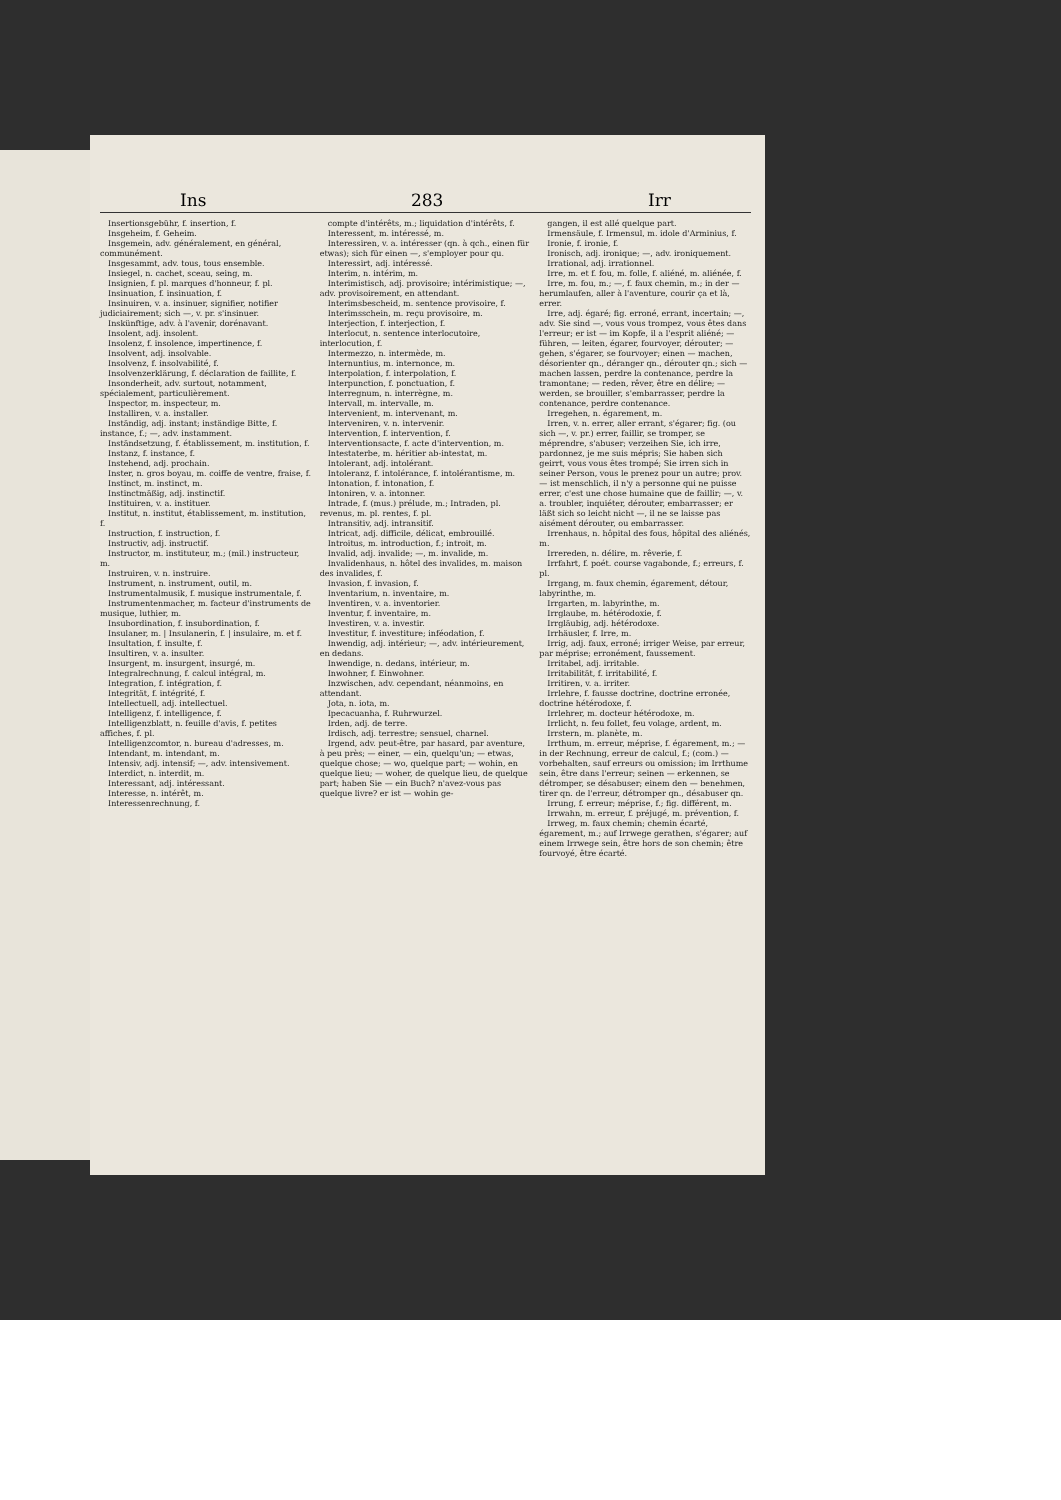Ins 283 Irr
Insertionsgebühr, f. insertion, f.
Insgeheim, f. Geheim.
Insgemein, adv. généralement, en général, communément.
Insgesammt, adv. tous, tous ensemble.
Insiegel, n. cachet, sceau, seing, m.
Insignien, f. pl. marques d'honneur, f. pl.
Insinuation, f. insinuation, f.
Insinuiren, v. a. insinuer, signifier, notifier judiciairement; sich —, v. pr. s'insinuer.
Inskünftige, adv. à l'avenir, dorénavant.
Insolent, adj. insolent.
Insolenz, f. insolence, impertinence, f.
Insolvent, adj. insolvable.
Insolvenz, f. insolvabilité, f.
Insolvenzerklärung, f. déclaration de faillite, f.
Insonderheit, adv. surtout, notamment, spécialement, particulièrement.
Inspector, m. inspecteur, m.
Installiren, v. a. installer.
Inständig, adj. instant; inständige Bitte, f. instance, f.; —, adv. instamment.
Inständsetzung, f. établissement, m. institution, f.
Instanz, f. instance, f.
Instehend, adj. prochain.
Inster, n. gros boyau, m. coiffe de ventre, fraise, f.
Instinct, m. instinct, m.
Instinctmäßig, adj. instinctif.
Instituiren, v. a. instituer.
Institut, n. institut, établissement, m. institution, f.
Instruction, f. instruction, f.
Instructiv, adj. instructif.
Instructor, m. instituteur, m.; (mil.) instructeur, m.
Instruiren, v. n. instruire.
Instrument, n. instrument, outil, m.
Instrumentalmusik, f. musique instrumentale, f.
Instrumentenmacher, m. facteur d'instruments de musique, luthier, m.
Insubordination, f. insubordination, f.
Insulaner, m. | Insulanerin, f. | insulaire, m. et f.
Insultation, f. insulte, f.
Insultiren, v. a. insulter.
Insurgent, m. insurgent, insurgé, m.
Integralrechnung, f. calcul intégral, m.
Integration, f. intégration, f.
Integrität, f. intégrité, f.
Intellectuell, adj. intellectuel.
Intelligenz, f. intelligence, f.
Intelligenzblatt, n. feuille d'avis, f. petites affiches, f. pl.
Intelligenzcomtor, n. bureau d'adresses, m.
Intendant, m. intendant, m.
Intensiv, adj. intensif; —, adv. intensivement.
Interdict, n. interdit, m.
Interessant, adj. intéressant.
Interesse, n. intérêt, m.
Interessenrechnung, f.
compte d'intérêts, m.; liquidation d'intérêts, f.
Interessent, m. intéressé, m.
Interessiren, v. a. intéresser (qn. à qch., einen für etwas); sich für einen —, s'employer pour qu.
Interessirt, adj. intéressé.
Interim, n. intérim, m.
Interimistisch, adj. provisoire; intérimistique; —, adv. provisoirement, en attendant.
Interimsbescheid, m. sentence provisoire, f.
Interimsschein, m. reçu provisoire, m.
Interjection, f. interjection, f.
Interlocut, n. sentence interlocutoire, interlocution, f.
Intermezzo, n. intermède, m.
Internuntius, m. internonce, m.
Interpolation, f. interpolation, f.
Interpunction, f. ponctuation, f.
Interregnum, n. interrègne, m.
Intervall, m. intervalle, m.
Intervenient, m. intervenant, m.
Interveniren, v. n. intervenir.
Intervention, f. intervention, f.
Interventionsacte, f. acte d'intervention, m.
Intestaterbe, m. héritier ab-intestat, m.
Intolerant, adj. intolérant.
Intoleranz, f. intolérance, f. intolérantisme, m.
Intonation, f. intonation, f.
Intoniren, v. a. intonner.
Intrade, f. (mus.) prélude, m.; Intraden, pl. revenus, m. pl. rentes, f. pl.
Intransitiv, adj. intransitif.
Intricat, adj. difficile, délicat, embrouillé.
Introitus, m. introduction, f.; introit, m.
Invalid, adj. invalide; —, m. invalide, m.
Invalidenhaus, n. hôtel des invalides, m. maison des invalides, f.
Invasion, f. invasion, f.
Inventarium, n. inventaire, m.
Inventiren, v. a. inventorier.
Inventur, f. inventaire, m.
Investiren, v. a. investir.
Investitur, f. investiture; inféodation, f.
Inwendig, adj. intérieur; —, adv. intérieurement, en dedans.
Inwendige, n. dedans, intérieur, m.
Inwohner, f. Einwohner.
Inzwischen, adv. cependant, néanmoins, en attendant.
Jota, n. iota, m.
Ipecacuanha, f. Ruhrwurzel.
Irden, adj. de terre.
Irdisch, adj. terrestre; sensuel, charnel.
Irgend, adv. peut-être, par hasard, par aventure, à peu près; — einer, — ein, quelqu'un; — etwas, quelque chose; — wo, quelque part; — wohin, en quelque lieu; — woher, de quelque lieu, de quelque part; haben Sie — ein Buch? n'avez-vous pas quelque livre? er ist — wohin ge-
gangen, il est allé quelque part.
Irmensäule, f. Irmensul, m. idole d'Arminius, f.
Ironie, f. ironie, f.
Ironisch, adj. ironique; —, adv. ironiquement.
Irrational, adj. irrationnel.
Irre, m. et f. fou, m. folle, f. aliéné, m. aliénée, f.
Irre, m. fou, m.; —, f. faux chemin, m.; in der — herumlaufen, aller à l'aventure, courir ça et là, errer.
Irre, adj. égaré; fig. erroné, errant, incertain; —, adv. Sie sind —, vous vous trompez, vous êtes dans l'erreur; er ist — im Kopfe, il a l'esprit aliéné; — führen, — leiten, égarer, fourvoyer, dérouter; — gehen, s'égarer, se fourvoyer; einen — machen, désorienter qn., déranger qn., dérouter qn.; sich — machen lassen, perdre la contenance, perdre la tramontane; — reden, rêver, être en délire; — werden, se brouiller, s'embarrasser, perdre la contenance, perdre contenance.
Irregehen, n. égarement, m.
Irren, v. n. errer, aller errant, s'égarer; fig. (ou sich —, v. pr.) errer, faillir, se tromper, se méprendre, s'abuser; verzeihen Sie, ich irre, pardonnez, je me suis mépris; Sie haben sich geirrt, vous vous êtes trompé; Sie irren sich in seiner Person, vous le prenez pour un autre; prov. — ist menschlich, il n'y a personne qui ne puisse errer, c'est une chose humaine que de faillir; —, v. a. troubler, inquiéter, dérouter, embarrasser; er läßt sich so leicht nicht —, il ne se laisse pas aisément dérouter, ou embarrasser.
Irrenhaus, n. hôpital des fous, hôpital des aliénés, m.
Irrereden, n. délire, m. rêverie, f.
Irrfahrt, f. poét. course vagabonde, f.; erreurs, f. pl.
Irrgang, m. faux chemin, égarement, détour, labyrinthe, m.
Irrgarten, m. labyrinthe, m.
Irrglaube, m. hétérodoxie, f.
Irrgläubig, adj. hétérodoxe.
Irrhäusler, f. Irre, m.
Irrig, adj. faux, erroné; irriger Weise, par erreur, par méprise; erronément, faussement.
Irritabel, adj. irritable.
Irritabilität, f. irritabilité, f.
Irritiren, v. a. irriter.
Irrlehre, f. fausse doctrine, doctrine erronée, doctrine hétérodoxe, f.
Irrlehrer, m. docteur hétérodoxe, m.
Irrlicht, n. feu follet, feu volage, ardent, m.
Irrstern, m. planète, m.
Irrthum, m. erreur, méprise, f. égarement, m.; — in der Rechnung, erreur de calcul, f.; (com.) — vorbehalten, sauf erreurs ou omission; im Irrthume sein, être dans l'erreur; seinen — erkennen, se détromper, se désabuser; einem den — benehmen, tirer qn. de l'erreur, détromper qn., désabuser qn.
Irrung, f. erreur; méprise, f.; fig. différent, m.
Irrwahn, m. erreur, f. préjugé, m. prévention, f.
Irrweg, m. faux chemin; chemin écarté, égarement, m.; auf Irrwege gerathen, s'égarer; auf einem Irrwege sein, être hors de son chemin; être fourvoyé, être écarté.